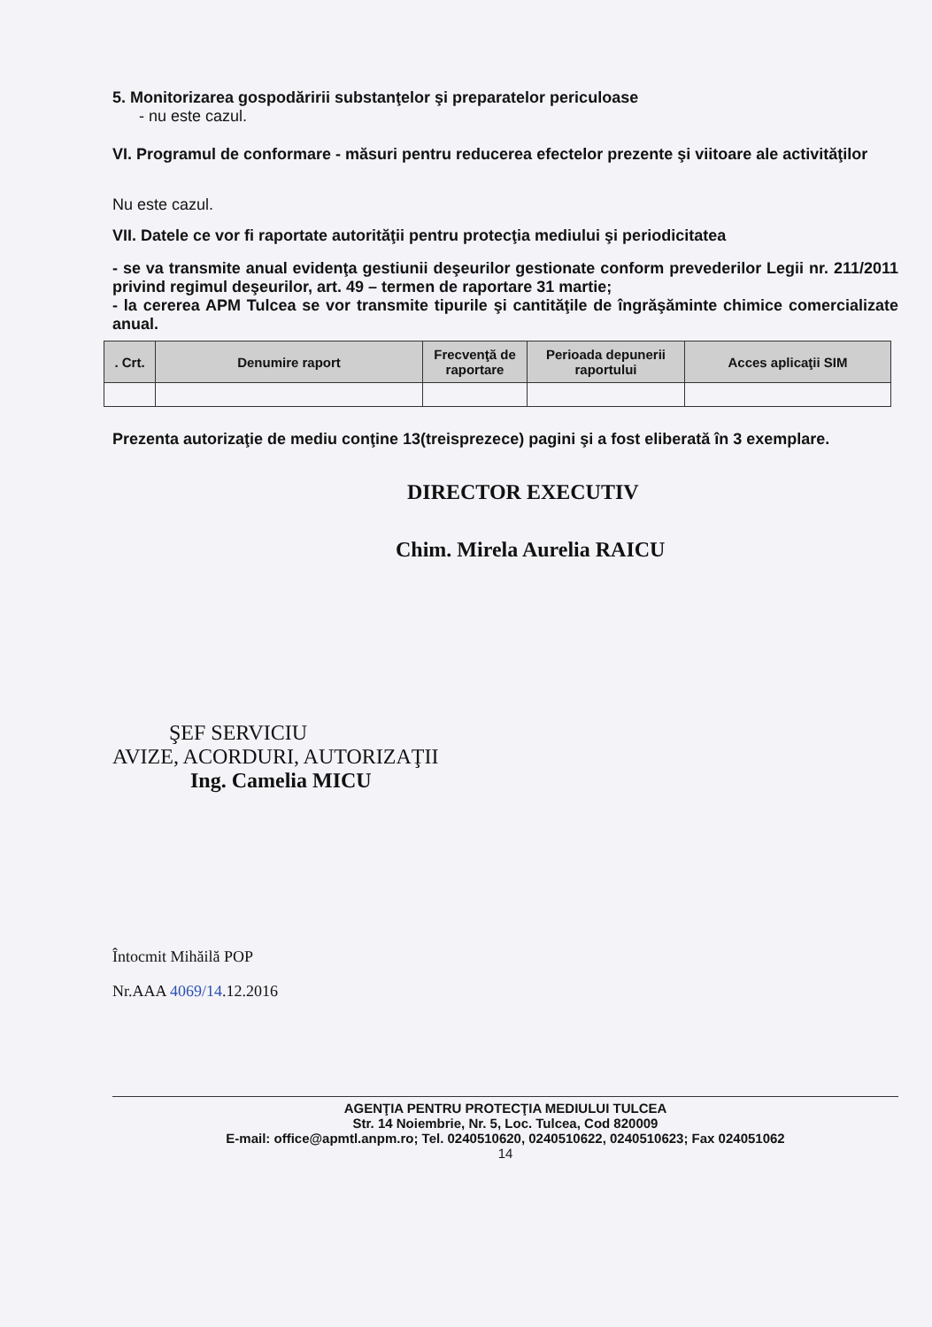5. Monitorizarea gospodăririi substanţelor şi preparatelor periculoase
- nu este cazul.
VI. Programul de conformare - măsuri pentru reducerea efectelor prezente şi viitoare ale activităţilor
Nu este cazul.
VII. Datele ce vor fi raportate autorităţii pentru protecţia mediului şi periodicitatea
- se va transmite anual evidenţa gestiunii deşeurilor gestionate conform prevederilor Legii nr. 211/2011 privind regimul deşeurilor, art. 49 – termen de raportare 31 martie;
- la cererea APM Tulcea se vor transmite tipurile şi cantităţile de îngrăşăminte chimice comercializate anual.
| . Crt. | Denumire raport | Frecvenţă de raportare | Perioada depunerii raportului | Acces aplicaţii SIM |
| --- | --- | --- | --- | --- |
Prezenta autorizaţie de mediu conţine 13(treisprezece) pagini şi a fost eliberată în 3 exemplare.
DIRECTOR EXECUTIV
Chim. Mirela Aurelia RAICU
ŞEF SERVICIU
AVIZE, ACORDURI, AUTORIZAŢII
Ing. Camelia MICU
Întocmit Mihăilă POP
Nr.AAA 4069/14.12.2016
AGENŢIA PENTRU PROTECŢIA MEDIULUI TULCEA
Str. 14 Noiembrie, Nr. 5, Loc. Tulcea, Cod 820009
E-mail: office@apmtl.anpm.ro; Tel. 0240510620, 0240510622, 0240510623; Fax 024051062
14